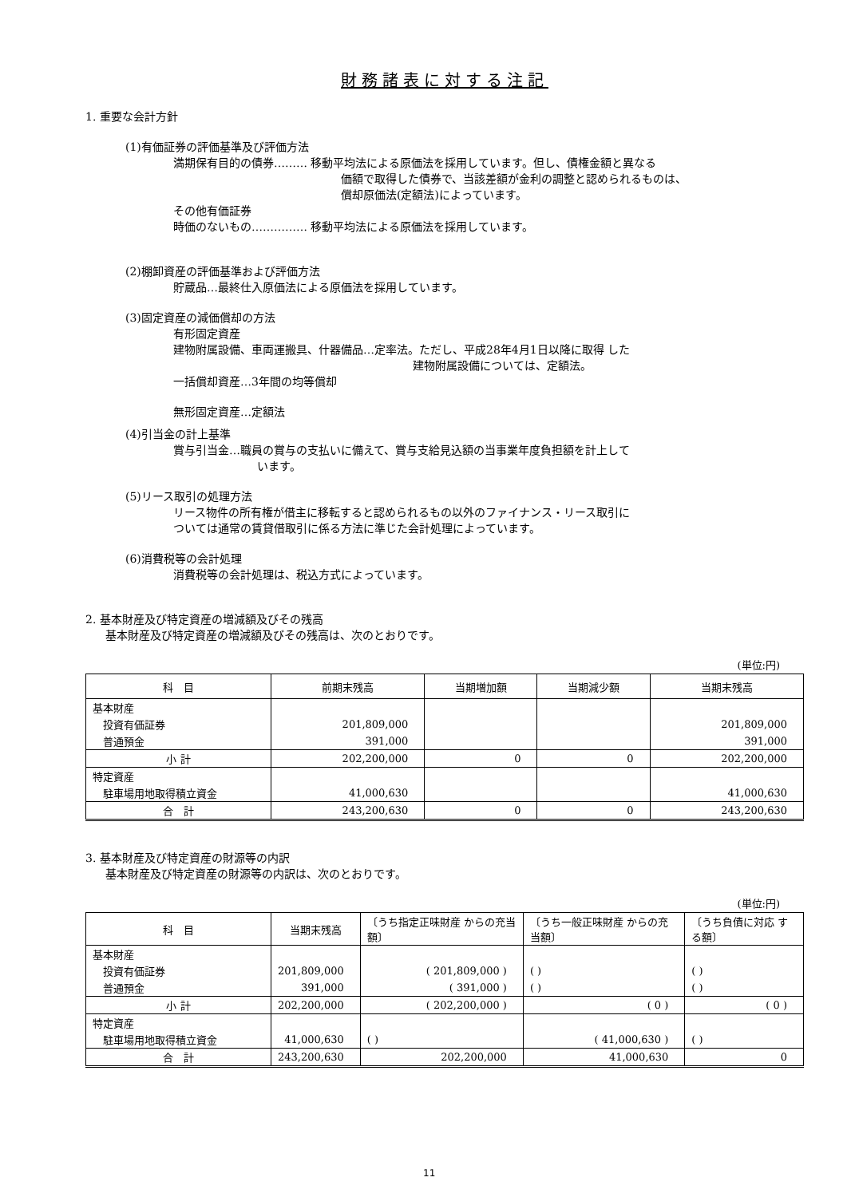財務諸表に対する注記
1. 重要な会計方針
(1)有価証券の評価基準及び評価方法
満期保有目的の債券……… 移動平均法による原価法を採用しています。但し、債権金額と異なる
価額で取得した債券で、当該差額が金利の調整と認められるものは、
償却原価法(定額法)によっています。
その他有価証券
時価のないもの…………… 移動平均法による原価法を採用しています。
(2)棚卸資産の評価基準および評価方法
貯蔵品…最終仕入原価法による原価法を採用しています。
(3)固定資産の減価償却の方法
有形固定資産
建物附属設備、車両運搬具、什器備品…定率法。ただし、平成28年4月1日以降に取得 した
建物附属設備については、定額法。
一括償却資産…3年間の均等償却
無形固定資産…定額法
(4)引当金の計上基準
賞与引当金…職員の賞与の支払いに備えて、賞与支給見込額の当事業年度負担額を計上して
います。
(5)リース取引の処理方法
リース物件の所有権が借主に移転すると認められるもの以外のファイナンス・リース取引に
ついては通常の賃貸借取引に係る方法に準じた会計処理によっています。
(6)消費税等の会計処理
消費税等の会計処理は、税込方式によっています。
2. 基本財産及び特定資産の増減額及びその残高
基本財産及び特定資産の増減額及びその残高は、次のとおりです。
(単位:円)
| 科 目 | 前期末残高 | 当期増加額 | 当期減少額 | 当期末残高 |
| --- | --- | --- | --- | --- |
| 基本財産 | | | | |
| 投資有価証券 | 201,809,000 | | | 201,809,000 |
| 普通預金 | 391,000 | | | 391,000 |
| 小 計 | 202,200,000 | 0 | 0 | 202,200,000 |
| 特定資産 | | | | |
| 駐車場用地取得積立資金 | 41,000,630 | | | 41,000,630 |
| 合 計 | 243,200,630 | 0 | 0 | 243,200,630 |
3. 基本財産及び特定資産の財源等の内訳
基本財産及び特定資産の財源等の内訳は、次のとおりです。
(単位:円)
| 科 目 | 当期末残高 | 〔うち指定正味財産 からの充当額〕 | 〔うち一般正味財産 からの充当額〕 | 〔うち負債に対応 する額〕 |
| --- | --- | --- | --- | --- |
| 基本財産 | | | | |
| 投資有価証券 | 201,809,000 | ( 201,809,000 ) | ( ) | ( ) |
| 普通預金 | 391,000 | ( 391,000 ) | ( ) | ( ) |
| 小 計 | 202,200,000 | ( 202,200,000 ) | ( 0 ) | ( 0 ) |
| 特定資産 | | | | |
| 駐車場用地取得積立資金 | 41,000,630 | ( ) | ( 41,000,630 ) | ( ) |
| 合 計 | 243,200,630 | 202,200,000 | 41,000,630 | 0 |
11